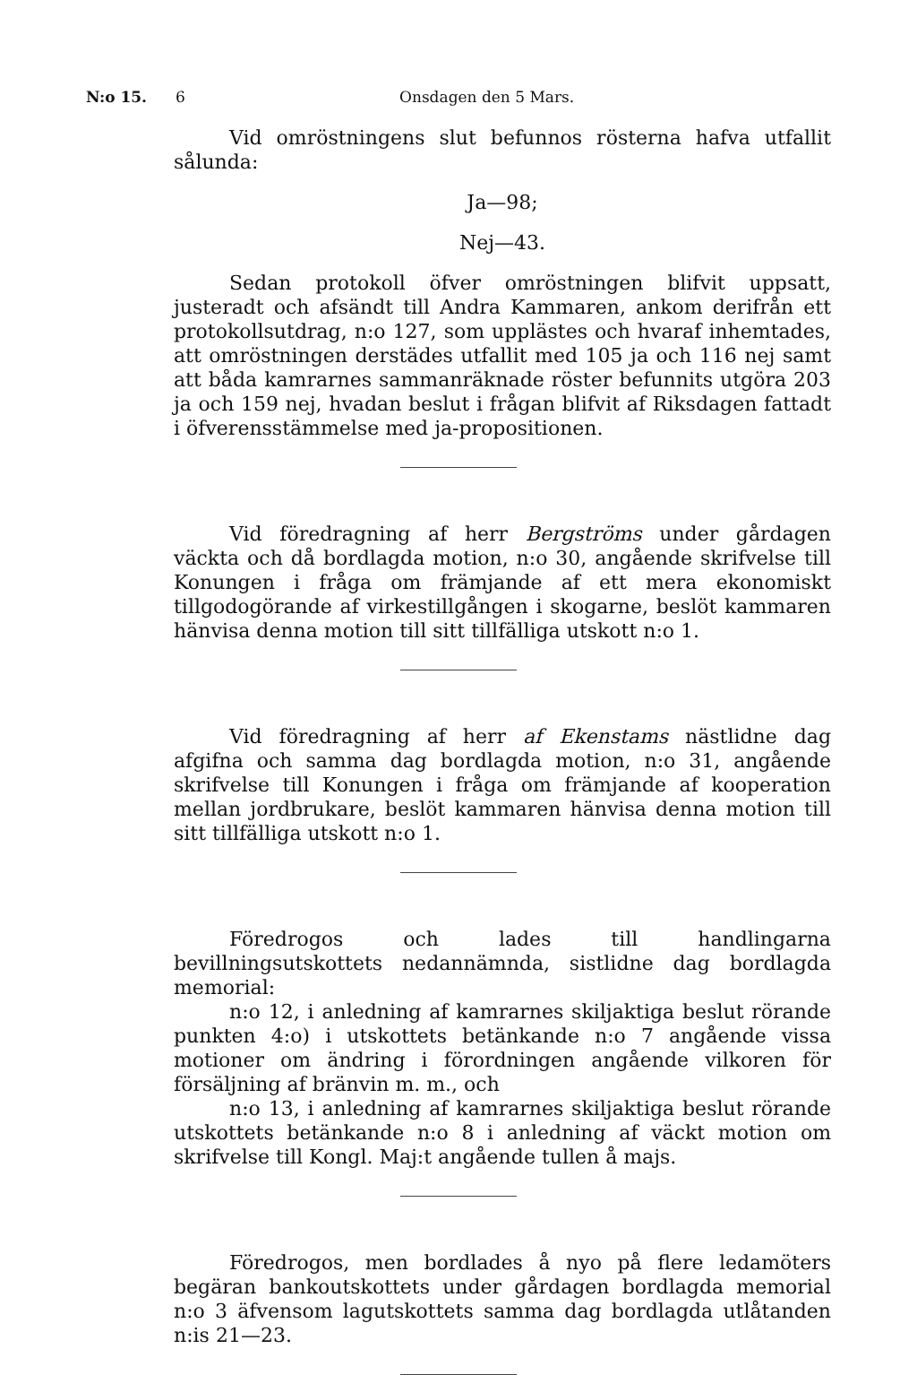N:o 15. 6 Onsdagen den 5 Mars.
Vid omröstningens slut befunnos rösterna hafva utfallit sålunda:
Ja—98;
Nej—43.
Sedan protokoll öfver omröstningen blifvit uppsatt, justeradt och afsändt till Andra Kammaren, ankom derifrån ett protokollsutdrag, n:o 127, som upplästes och hvaraf inhemtades, att omröstningen derstädes utfallit med 105 ja och 116 nej samt att båda kamrarnes sammanräknade röster befunnits utgöra 203 ja och 159 nej, hvadan beslut i frågan blifvit af Riksdagen fattadt i öfverensstämmelse med ja-propositionen.
Vid föredragning af herr Bergströms under gårdagen väckta och då bordlagda motion, n:o 30, angående skrifvelse till Konungen i fråga om främjande af ett mera ekonomiskt tillgodogörande af virkestillgången i skogarne, beslöt kammaren hänvisa denna motion till sitt tillfälliga utskott n:o 1.
Vid föredragning af herr af Ekenstams nästlidne dag afgifna och samma dag bordlagda motion, n:o 31, angående skrifvelse till Konungen i fråga om främjande af kooperation mellan jordbrukare, beslöt kammaren hänvisa denna motion till sitt tillfälliga utskott n:o 1.
Föredrogos och lades till handlingarna bevillningsutskottets nedannämnda, sistlidne dag bordlagda memorial:
n:o 12, i anledning af kamrarnes skiljaktiga beslut rörande punkten 4:o) i utskottets betänkande n:o 7 angående vissa motioner om ändring i förordningen angående vilkoren för försäljning af bränvin m. m., och
n:o 13, i anledning af kamrarnes skiljaktiga beslut rörande utskottets betänkande n:o 8 i anledning af väckt motion om skrifvelse till Kongl. Maj:t angående tullen å majs.
Föredrogos, men bordlades å nyo på flere ledamöters begäran bankoutskottets under gårdagen bordlagda memorial n:o 3 äfvensom lagutskottets samma dag bordlagda utlåtanden n:is 21—23.